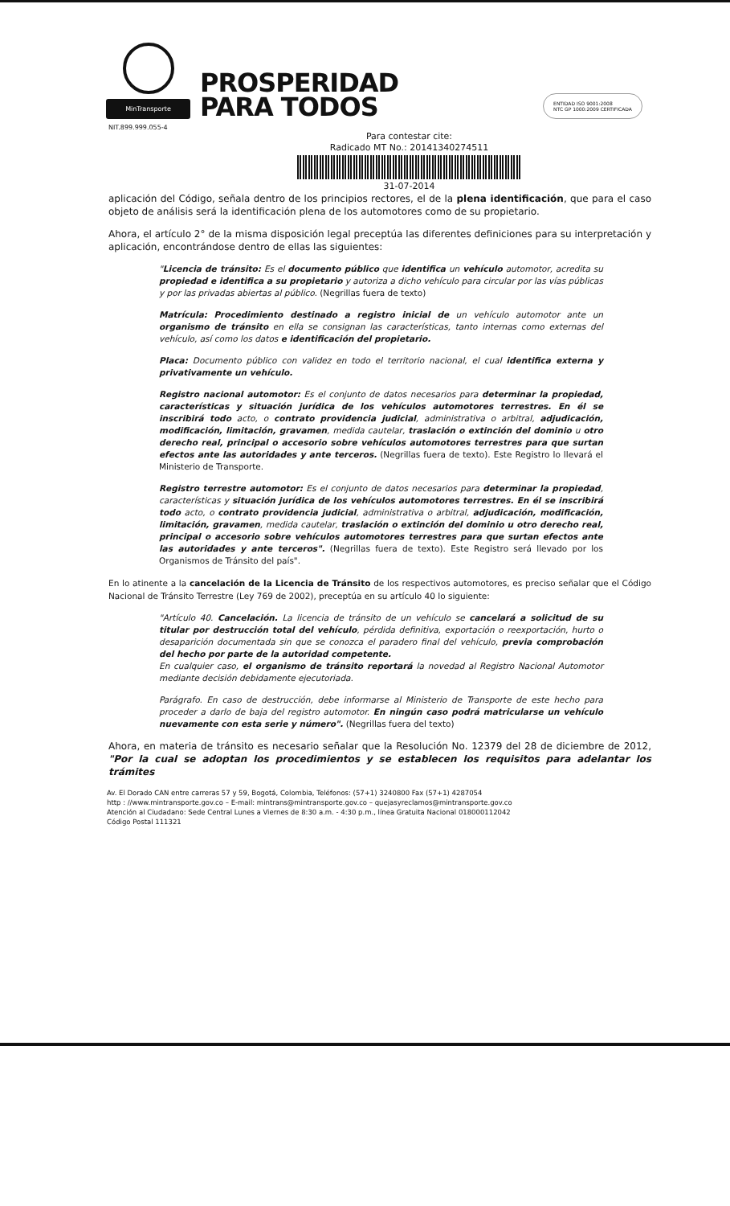MinTransporte
PROSPERIDAD
PARA TODOS
ENTIDAD ISO 9001:2008
NTC GP 1000:2009 CERTIFICADA
NIT.899.999.055-4
Para contestar cite:
Radicado MT No.: 20141340274511
31-07-2014
aplicación del Código, señala dentro de los principios rectores, el de la plena identificación, que para el caso objeto de análisis será la identificación plena de los automotores como de su propietario.
Ahora, el artículo 2° de la misma disposición legal preceptúa las diferentes definiciones para su interpretación y aplicación, encontrándose dentro de ellas las siguientes:
"Licencia de tránsito: Es el documento público que identifica un vehículo automotor, acredita su propiedad e identifica a su propietario y autoriza a dicho vehículo para circular por las vías públicas y por las privadas abiertas al público. (Negrillas fuera de texto)
Matrícula: Procedimiento destinado a registro inicial de un vehículo automotor ante un organismo de tránsito en ella se consignan las características, tanto internas como externas del vehículo, así como los datos e identificación del propietario.
Placa: Documento público con validez en todo el territorio nacional, el cual identifica externa y privativamente un vehículo.
Registro nacional automotor: Es el conjunto de datos necesarios para determinar la propiedad, características y situación jurídica de los vehículos automotores terrestres. En él se inscribirá todo acto, o contrato providencia judicial, administrativa o arbitral, adjudicación, modificación, limitación, gravamen, medida cautelar, traslación o extinción del dominio u otro derecho real, principal o accesorio sobre vehículos automotores terrestres para que surtan efectos ante las autoridades y ante terceros. (Negrillas fuera de texto). Este Registro lo llevará el Ministerio de Transporte.
Registro terrestre automotor: Es el conjunto de datos necesarios para determinar la propiedad, características y situación jurídica de los vehículos automotores terrestres. En él se inscribirá todo acto, o contrato providencia judicial, administrativa o arbitral, adjudicación, modificación, limitación, gravamen, medida cautelar, traslación o extinción del dominio u otro derecho real, principal o accesorio sobre vehículos automotores terrestres para que surtan efectos ante las autoridades y ante terceros". (Negrillas fuera de texto). Este Registro será llevado por los Organismos de Tránsito del país".
En lo atinente a la cancelación de la Licencia de Tránsito de los respectivos automotores, es preciso señalar que el Código Nacional de Tránsito Terrestre (Ley 769 de 2002), preceptúa en su artículo 40 lo siguiente:
"Artículo 40. Cancelación. La licencia de tránsito de un vehículo se cancelará a solicitud de su titular por destrucción total del vehículo, pérdida definitiva, exportación o reexportación, hurto o desaparición documentada sin que se conozca el paradero final del vehículo, previa comprobación del hecho por parte de la autoridad competente.
En cualquier caso, el organismo de tránsito reportará la novedad al Registro Nacional Automotor mediante decisión debidamente ejecutoriada.
Parágrafo. En caso de destrucción, debe informarse al Ministerio de Transporte de este hecho para proceder a darlo de baja del registro automotor. En ningún caso podrá matricularse un vehículo nuevamente con esta serie y número". (Negrillas fuera del texto)
Ahora, en materia de tránsito es necesario señalar que la Resolución No. 12379 del 28 de diciembre de 2012, "Por la cual se adoptan los procedimientos y se establecen los requisitos para adelantar los trámites
Av. El Dorado CAN entre carreras 57 y 59, Bogotá, Colombia, Teléfonos: (57+1) 3240800 Fax (57+1) 4287054
http : //www.mintransporte.gov.co – E-mail: mintrans@mintransporte.gov.co – quejasyreclamos@mintransporte.gov.co
Atención al Ciudadano: Sede Central Lunes a Viernes de 8:30 a.m. - 4:30 p.m., línea Gratuita Nacional 018000112042
Código Postal 111321